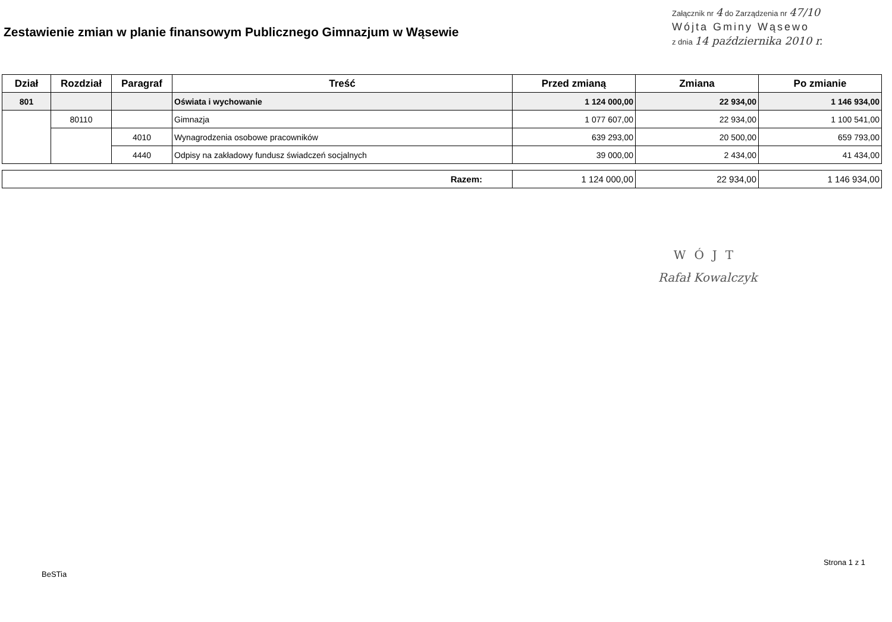Zestawienie zmian w planie finansowym Publicznego Gimnazjum w Wąsewie
Załącznik nr 4 do Zarządzenia nr 47/10
Wójta Gminy Wąsewo
z dnia 14 października 2010 r.
| Dział | Rozdział | Paragraf | Treść | Przed zmianą | Zmiana | Po zmianie |
| --- | --- | --- | --- | --- | --- | --- |
| 801 | | | Oświata i wychowanie | 1 124 000,00 | 22 934,00 | 1 146 934,00 |
| | 80110 | | Gimnazja | 1 077 607,00 | 22 934,00 | 1 100 541,00 |
| | | 4010 | Wynagrodzenia osobowe pracowników | 639 293,00 | 20 500,00 | 659 793,00 |
| | | 4440 | Odpisy na zakładowy fundusz świadczeń socjalnych | 39 000,00 | 2 434,00 | 41 434,00 |
| Razem: | 1 124 000,00 | 22 934,00 | 1 146 934,00 |
WÓJT
Rafał Kowalczyk
BeSTia Strona 1 z 1